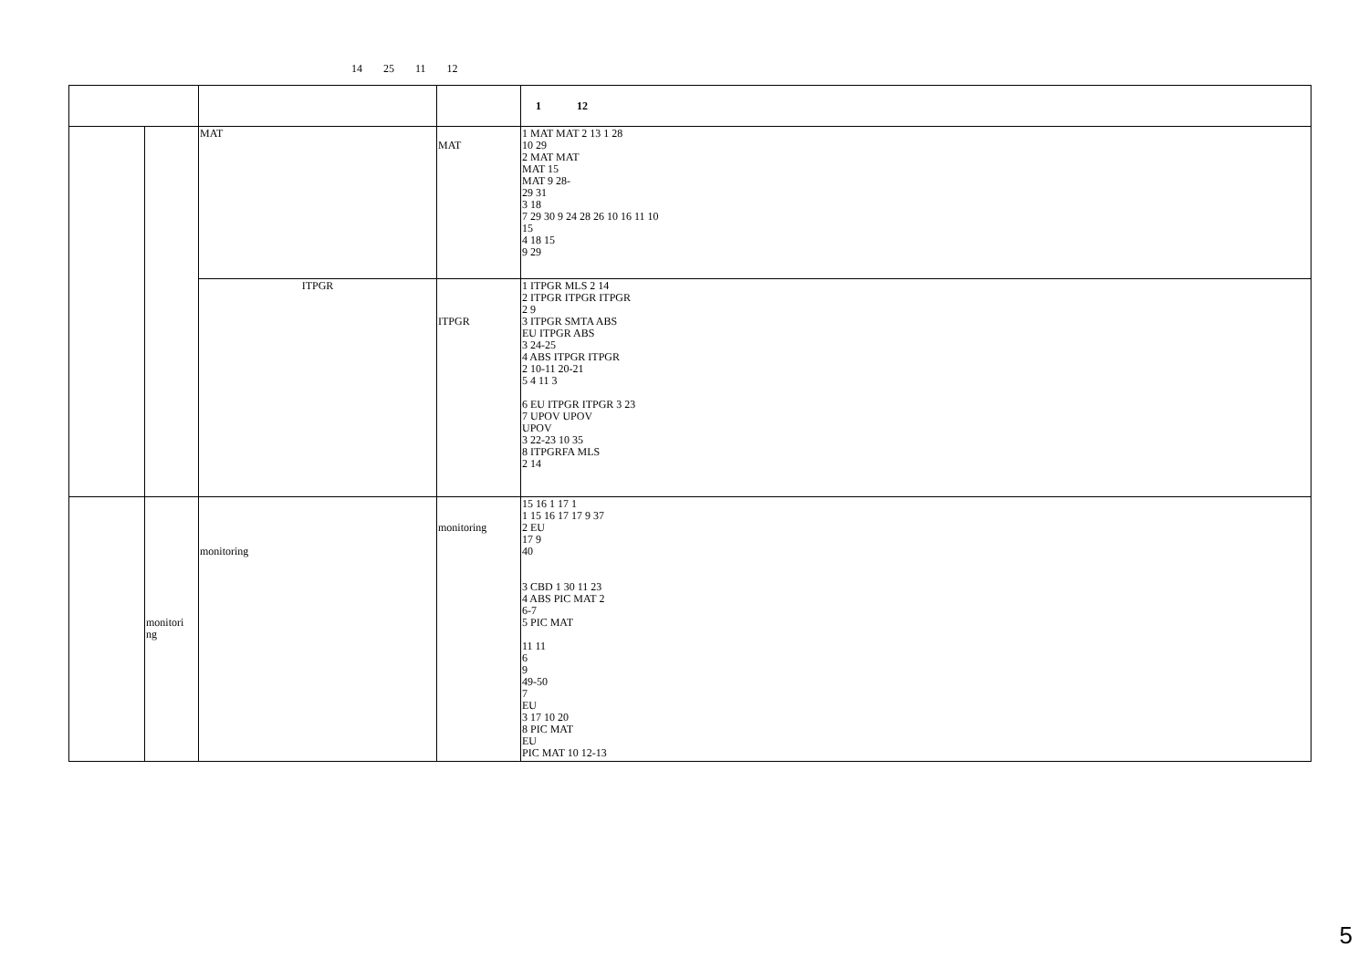14 25 11 12
| | | | | 1 12 |
| --- | --- | --- | --- | --- |
| | | MAT | MAT | 1 MAT MAT 2 13 1 28 10 29 2 MAT MAT MAT 15 MAT 9 28- 29 31 3 18 7 29 30 9 24 28 26 10 16 11 10 15 4 18 15 9 29 |
| | | ITPGR | ITPGR | 1 ITPGR MLS 2 14 2 ITPGR ITPGR ITPGR 2 9 3 ITPGR SMTA ABS EU ITPGR ABS 3 24-25 4 ABS ITPGR ITPGR 2 10-11 20-21 5 4 11 3 6 EU ITPGR ITPGR 3 23 7 UPOV UPOV UPOV 3 22-23 10 35 8 ITPGRFA MLS 2 14 |
| | monitori ng | monitoring | monitoring | 15 16 1 17 1 1 15 16 17 17 9 37 2 EU 17 9 40 3 CBD 1 30 11 23 4 ABS PIC MAT 2 6-7 5 PIC MAT 11 11 6 9 49-50 7 EU 3 17 10 20 8 PIC MAT EU PIC MAT 10 12-13 |
5